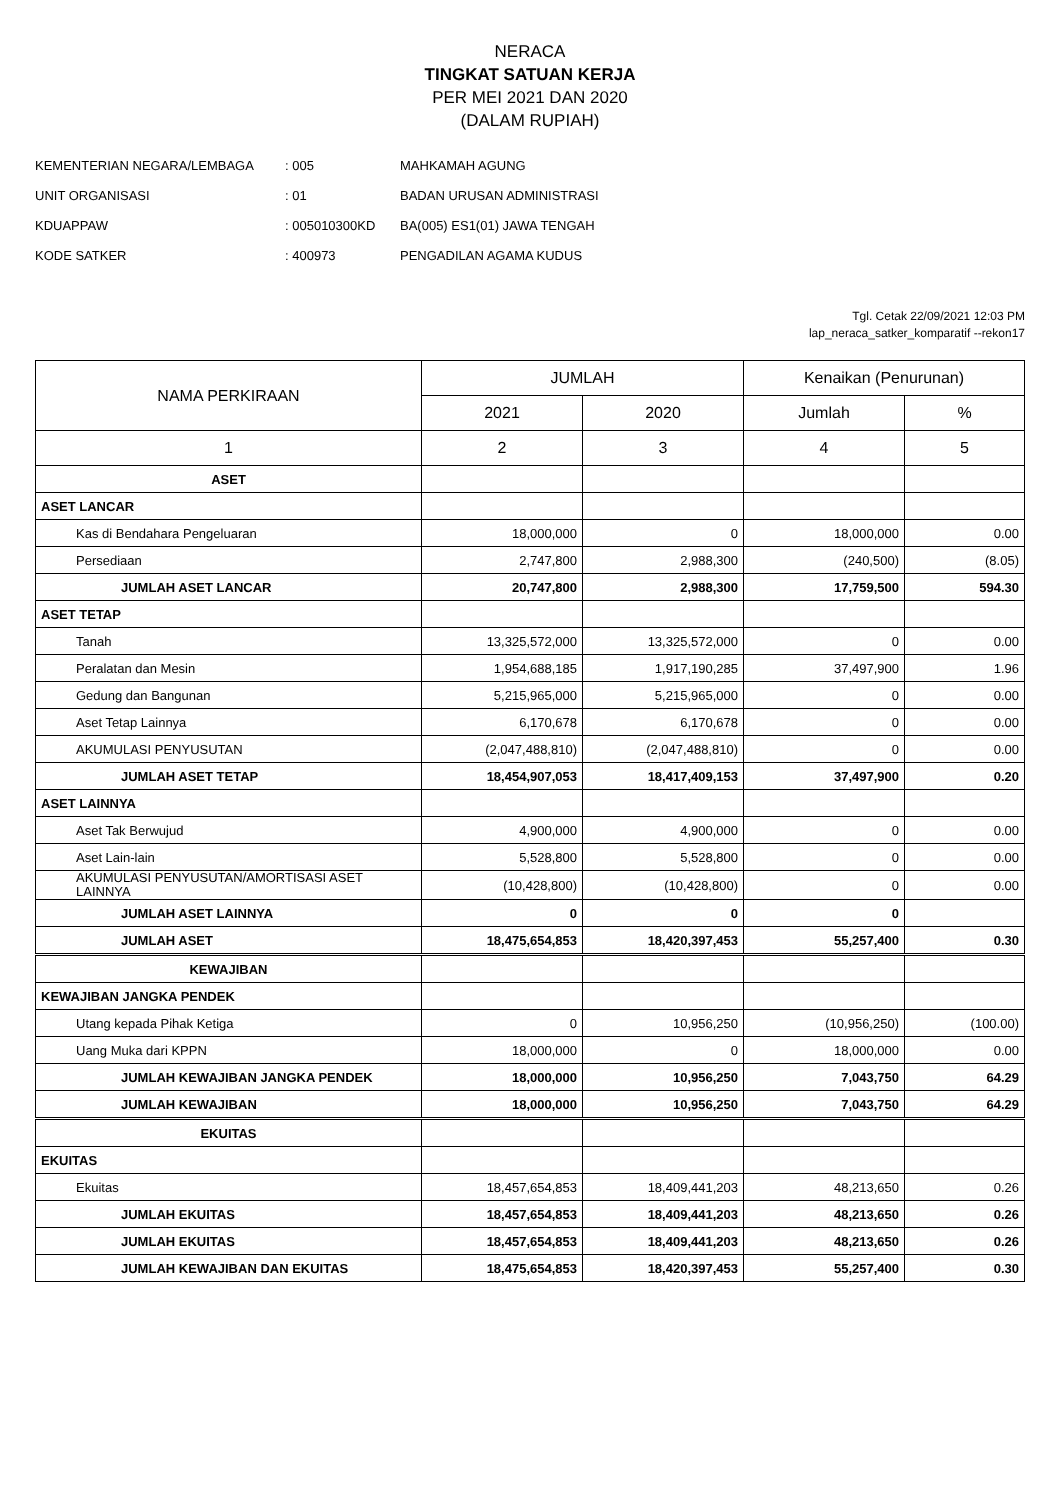NERACA
TINGKAT SATUAN KERJA
PER MEI 2021 DAN 2020
(DALAM RUPIAH)
| KEMENTERIAN NEGARA/LEMBAGA | : 005 | MAHKAMAH AGUNG |
| UNIT ORGANISASI | : 01 | BADAN URUSAN ADMINISTRASI |
| KDUAPPAW | : 005010300KD | BA(005) ES1(01) JAWA TENGAH |
| KODE SATKER | : 400973 | PENGADILAN AGAMA KUDUS |
Tgl. Cetak 22/09/2021 12:03 PM
lap_neraca_satker_komparatif --rekon17
| NAMA PERKIRAAN | JUMLAH | | Kenaikan (Penurunan) | |
| --- | --- | --- | --- | --- |
| | 2021 | 2020 | Jumlah | % |
| 1 | 2 | 3 | 4 | 5 |
| ASET | | | | |
| ASET LANCAR | | | | |
| Kas di Bendahara Pengeluaran | 18,000,000 | 0 | 18,000,000 | 0.00 |
| Persediaan | 2,747,800 | 2,988,300 | (240,500) | (8.05) |
| JUMLAH ASET LANCAR | 20,747,800 | 2,988,300 | 17,759,500 | 594.30 |
| ASET TETAP | | | | |
| Tanah | 13,325,572,000 | 13,325,572,000 | 0 | 0.00 |
| Peralatan dan Mesin | 1,954,688,185 | 1,917,190,285 | 37,497,900 | 1.96 |
| Gedung dan Bangunan | 5,215,965,000 | 5,215,965,000 | 0 | 0.00 |
| Aset Tetap Lainnya | 6,170,678 | 6,170,678 | 0 | 0.00 |
| AKUMULASI PENYUSUTAN | (2,047,488,810) | (2,047,488,810) | 0 | 0.00 |
| JUMLAH ASET TETAP | 18,454,907,053 | 18,417,409,153 | 37,497,900 | 0.20 |
| ASET LAINNYA | | | | |
| Aset Tak Berwujud | 4,900,000 | 4,900,000 | 0 | 0.00 |
| Aset Lain-lain | 5,528,800 | 5,528,800 | 0 | 0.00 |
| AKUMULASI PENYUSUTAN/AMORTISASI ASET LAINNYA | (10,428,800) | (10,428,800) | 0 | 0.00 |
| JUMLAH ASET LAINNYA | 0 | 0 | 0 | |
| JUMLAH ASET | 18,475,654,853 | 18,420,397,453 | 55,257,400 | 0.30 |
| KEWAJIBAN | | | | |
| KEWAJIBAN JANGKA PENDEK | | | | |
| Utang kepada Pihak Ketiga | 0 | 10,956,250 | (10,956,250) | (100.00) |
| Uang Muka dari KPPN | 18,000,000 | 0 | 18,000,000 | 0.00 |
| JUMLAH KEWAJIBAN JANGKA PENDEK | 18,000,000 | 10,956,250 | 7,043,750 | 64.29 |
| JUMLAH KEWAJIBAN | 18,000,000 | 10,956,250 | 7,043,750 | 64.29 |
| EKUITAS | | | | |
| EKUITAS | | | | |
| Ekuitas | 18,457,654,853 | 18,409,441,203 | 48,213,650 | 0.26 |
| JUMLAH EKUITAS | 18,457,654,853 | 18,409,441,203 | 48,213,650 | 0.26 |
| JUMLAH EKUITAS | 18,457,654,853 | 18,409,441,203 | 48,213,650 | 0.26 |
| JUMLAH KEWAJIBAN DAN EKUITAS | 18,475,654,853 | 18,420,397,453 | 55,257,400 | 0.30 |